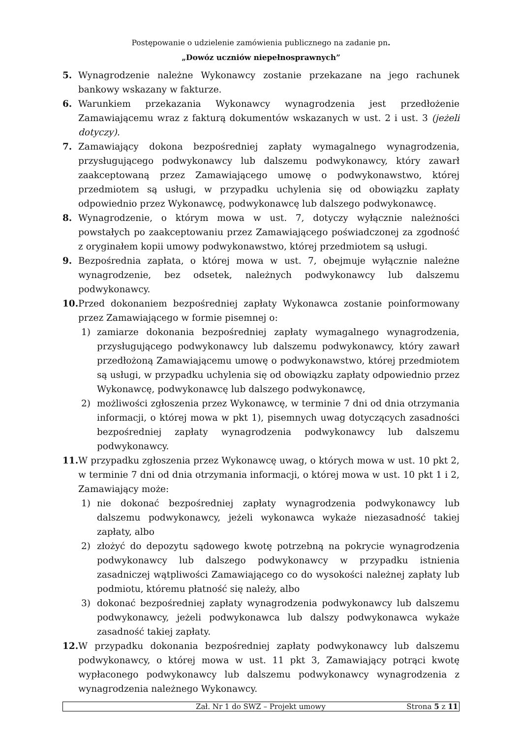Postępowanie o udzielenie zamówienia publicznego na zadanie pn.
„Dowóz uczniów niepełnosprawnych”
5. Wynagrodzenie należne Wykonawcy zostanie przekazane na jego rachunek bankowy wskazany w fakturze.
6. Warunkiem przekazania Wykonawcy wynagrodzenia jest przedłożenie Zamawiającemu wraz z fakturą dokumentów wskazanych w ust. 2 i ust. 3 (jeżeli dotyczy).
7. Zamawiający dokona bezpośredniej zapłaty wymagalnego wynagrodzenia, przysługującego podwykonawcy lub dalszemu podwykonawcy, który zawarł zaakceptowaną przez Zamawiającego umowę o podwykonawstwo, której przedmiotem są usługi, w przypadku uchylenia się od obowiązku zapłaty odpowiednio przez Wykonawcę, podwykonawcę lub dalszego podwykonawcę.
8. Wynagrodzenie, o którym mowa w ust. 7, dotyczy wyłącznie należności powstałych po zaakceptowaniu przez Zamawiającego poświadczonej za zgodność z oryginałem kopii umowy podwykonawstwo, której przedmiotem są usługi.
9. Bezpośrednia zapłata, o której mowa w ust. 7, obejmuje wyłącznie należne wynagrodzenie, bez odsetek, należnych podwykonawcy lub dalszemu podwykonawcy.
10. Przed dokonaniem bezpośredniej zapłaty Wykonawca zostanie poinformowany przez Zamawiającego w formie pisemnej o:
1) zamiarze dokonania bezpośredniej zapłaty wymagalnego wynagrodzenia, przysługującego podwykonawcy lub dalszemu podwykonawcy, który zawarł przedłożoną Zamawiającemu umowę o podwykonawstwo, której przedmiotem są usługi, w przypadku uchylenia się od obowiązku zapłaty odpowiednio przez Wykonawcę, podwykonawcę lub dalszego podwykonawcę,
2) możliwości zgłoszenia przez Wykonawcę, w terminie 7 dni od dnia otrzymania informacji, o której mowa w pkt 1), pisemnych uwag dotyczących zasadności bezpośredniej zapłaty wynagrodzenia podwykonawcy lub dalszemu podwykonawcy.
11. W przypadku zgłoszenia przez Wykonawcę uwag, o których mowa w ust. 10 pkt 2, w terminie 7 dni od dnia otrzymania informacji, o której mowa w ust. 10 pkt 1 i 2, Zamawiający może:
1) nie dokonać bezpośredniej zapłaty wynagrodzenia podwykonawcy lub dalszemu podwykonawcy, jeżeli wykonawca wykaże niezasadność takiej zapłaty, albo
2) złożyć do depozytu sądowego kwotę potrzebną na pokrycie wynagrodzenia podwykonawcy lub dalszego podwykonawcy w przypadku istnienia zasadniczej wątpliwości Zamawiającego co do wysokości należnej zapłaty lub podmiotu, któremu płatność się należy, albo
3) dokonać bezpośredniej zapłaty wynagrodzenia podwykonawcy lub dalszemu podwykonawcy, jeżeli podwykonawca lub dalszy podwykonawca wykaże zasadność takiej zapłaty.
12. W przypadku dokonania bezpośredniej zapłaty podwykonawcy lub dalszemu podwykonawcy, o której mowa w ust. 11 pkt 3, Zamawiający potrąci kwotę wypłaconego podwykonawcy lub dalszemu podwykonawcy wynagrodzenia z wynagrodzenia należnego Wykonawcy.
Zał. Nr 1 do SWZ – Projekt umowy Strona 5 z 11